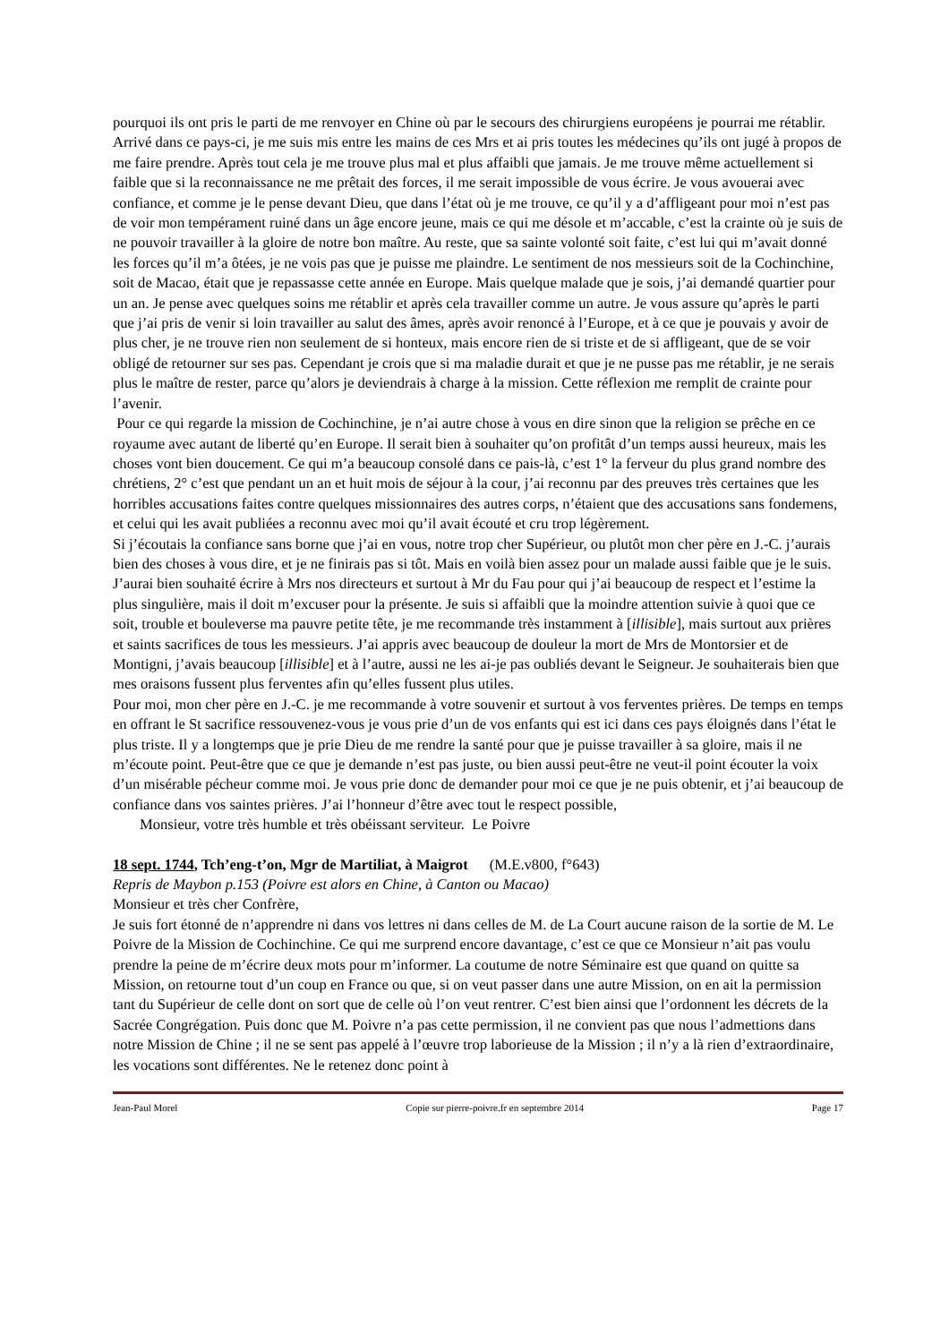pourquoi ils ont pris le parti de me renvoyer en Chine où par le secours des chirurgiens européens je pourrai me rétablir. Arrivé dans ce pays-ci, je me suis mis entre les mains de ces Mrs et ai pris toutes les médecines qu’ils ont jugé à propos de me faire prendre. Après tout cela je me trouve plus mal et plus affaibli que jamais. Je me trouve même actuellement si faible que si la reconnaissance ne me prêtait des forces, il me serait impossible de vous écrire. Je vous avouerai avec confiance, et comme je le pense devant Dieu, que dans l’état où je me trouve, ce qu’il y a d’affligeant pour moi n’est pas de voir mon tempérament ruiné dans un âge encore jeune, mais ce qui me désole et m’accable, c’est la crainte où je suis de ne pouvoir travailler à la gloire de notre bon maître. Au reste, que sa sainte volonté soit faite, c’est lui qui m’avait donné les forces qu’il m’a ôtées, je ne vois pas que je puisse me plaindre. Le sentiment de nos messieurs soit de la Cochinchine, soit de Macao, était que je repassasse cette année en Europe. Mais quelque malade que je sois, j’ai demandé quartier pour un an. Je pense avec quelques soins me rétablir et après cela travailler comme un autre. Je vous assure qu’après le parti que j’ai pris de venir si loin travailler au salut des âmes, après avoir renoncé à l’Europe, et à ce que je pouvais y avoir de plus cher, je ne trouve rien non seulement de si honteux, mais encore rien de si triste et de si affligeant, que de se voir obligé de retourner sur ses pas. Cependant je crois que si ma maladie durait et que je ne pusse pas me rétablir, je ne serais plus le maître de rester, parce qu’alors je deviendrais à charge à la mission. Cette réflexion me remplit de crainte pour l’avenir.
Pour ce qui regarde la mission de Cochinchine, je n’ai autre chose à vous en dire sinon que la religion se prêche en ce royaume avec autant de liberté qu’en Europe. Il serait bien à souhaiter qu’on profitât d’un temps aussi heureux, mais les choses vont bien doucement. Ce qui m’a beaucoup consolé dans ce pais-là, c’est 1° la ferveur du plus grand nombre des chrétiens, 2° c’est que pendant un an et huit mois de séjour à la cour, j’ai reconnu par des preuves très certaines que les horribles accusations faites contre quelques missionnaires des autres corps, n’étaient que des accusations sans fondemens, et celui qui les avait publiées a reconnu avec moi qu’il avait écouté et cru trop légèrement.
Si j’écoutais la confiance sans borne que j’ai en vous, notre trop cher Supérieur, ou plutôt mon cher père en J.-C. j’aurais bien des choses à vous dire, et je ne finirais pas si tôt. Mais en voilà bien assez pour un malade aussi faible que je le suis. J’aurai bien souhaité écrire à Mrs nos directeurs et surtout à Mr du Fau pour qui j’ai beaucoup de respect et l’estime la plus singulière, mais il doit m’excuser pour la présente. Je suis si affaibli que la moindre attention suivie à quoi que ce soit, trouble et bouleverse ma pauvre petite tête, je me recommande très instamment à [illisible], mais surtout aux prières et saints sacrifices de tous les messieurs. J’ai appris avec beaucoup de douleur la mort de Mrs de Montorsier et de Montigni, j’avais beaucoup [illisible] et à l’autre, aussi ne les ai-je pas oubliés devant le Seigneur. Je souhaiterais bien que mes oraisons fussent plus ferventes afin qu’elles fussent plus utiles.
Pour moi, mon cher père en J.-C. je me recommande à votre souvenir et surtout à vos ferventes prières. De temps en temps en offrant le St sacrifice ressouvenez-vous je vous prie d’un de vos enfants qui est ici dans ces pays éloignés dans l’état le plus triste. Il y a longtemps que je prie Dieu de me rendre la santé pour que je puisse travailler à sa gloire, mais il ne m’écoute point. Peut-être que ce que je demande n’est pas juste, ou bien aussi peut-être ne veut-il point écouter la voix d’un misérable pécheur comme moi. Je vous prie donc de demander pour moi ce que je ne puis obtenir, et j’ai beaucoup de confiance dans vos saintes prières. J’ai l’honneur d’être avec tout le respect possible,
Monsieur, votre très humble et très obéissant serviteur. Le Poivre
18 sept. 1744, Tch’eng-t’on, Mgr de Martiliat, à Maigrot (M.E.v800, f°643)
Repris de Maybon p.153 (Poivre est alors en Chine, à Canton ou Macao)
Monsieur et très cher Confrère,
Je suis fort étonné de n’apprendre ni dans vos lettres ni dans celles de M. de La Court aucune raison de la sortie de M. Le Poivre de la Mission de Cochinchine. Ce qui me surprend encore davantage, c’est ce que ce Monsieur n’ait pas voulu prendre la peine de m’écrire deux mots pour m’informer. La coutume de notre Séminaire est que quand on quitte sa Mission, on retourne tout d’un coup en France ou que, si on veut passer dans une autre Mission, on en ait la permission tant du Supérieur de celle dont on sort que de celle où l’on veut rentrer. C’est bien ainsi que l’ordonnent les décrets de la Sacrée Congrégation. Puis donc que M. Poivre n’a pas cette permission, il ne convient pas que nous l’admettions dans notre Mission de Chine ; il ne se sent pas appelé à l’œuvre trop laborieuse de la Mission ; il n’y a là rien d’extraordinaire, les vocations sont différentes. Ne le retenez donc point à
Jean-Paul Morel Copie sur pierre-poivre.fr en septembre 2014 Page 17